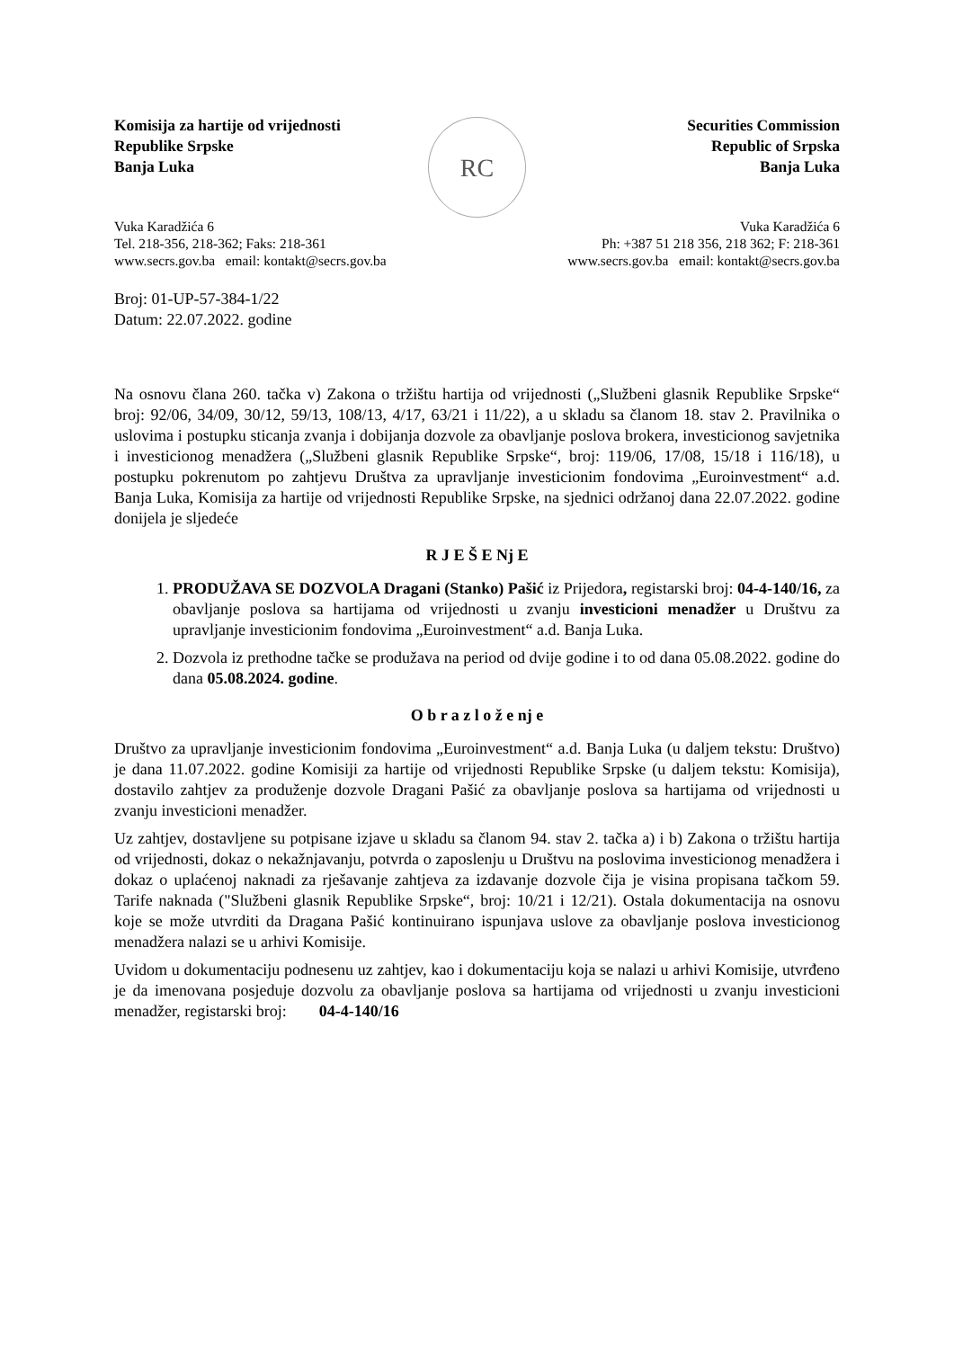Komisija za hartije od vrijednosti
Republike Srpske
Banja Luka
RC
Securities Commission
Republic of Srpska
Banja Luka
Vuka Karadžića 6
Tel. 218-356, 218-362; Faks: 218-361
www.secrs.gov.ba email: kontakt@secrs.gov.ba
Vuka Karadžića 6
Ph: +387 51 218 356, 218 362; F: 218-361
www.secrs.gov.ba email: kontakt@secrs.gov.ba
Broj: 01-UP-57-384-1/22
Datum: 22.07.2022. godine
Na osnovu člana 260. tačka v) Zakona o tržištu hartija od vrijednosti („Službeni glasnik Republike Srpske“ broj: 92/06, 34/09, 30/12, 59/13, 108/13, 4/17, 63/21 i 11/22), a u skladu sa članom 18. stav 2. Pravilnika o uslovima i postupku sticanja zvanja i dobijanja dozvole za obavljanje poslova brokera, investicionog savjetnika i investicionog menadžera („Službeni glasnik Republike Srpske“, broj: 119/06, 17/08, 15/18 i 116/18), u postupku pokrenutom po zahtjevu Društva za upravljanje investicionim fondovima „Euroinvestment“ a.d. Banja Luka, Komisija za hartije od vrijednosti Republike Srpske, na sjednici održanoj dana 22.07.2022. godine donijela je sljedeće
R J E Š E Nj E
1. PRODUŽAVA SE DOZVOLA Dragani (Stanko) Pašić iz Prijedora, registarski broj: 04-4-140/16, za obavljanje poslova sa hartijama od vrijednosti u zvanju investicioni menadžer u Društvu za upravljanje investicionim fondovima „Euroinvestment“ a.d. Banja Luka.
2. Dozvola iz prethodne tačke se produžava na period od dvije godine i to od dana 05.08.2022. godine do dana 05.08.2024. godine.
O b r a z l o ž e nj e
Društvo za upravljanje investicionim fondovima „Euroinvestment“ a.d. Banja Luka (u daljem tekstu: Društvo) je dana 11.07.2022. godine Komisiji za hartije od vrijednosti Republike Srpske (u daljem tekstu: Komisija), dostavilo zahtjev za produženje dozvole Dragani Pašić za obavljanje poslova sa hartijama od vrijednosti u zvanju investicioni menadžer.
Uz zahtjev, dostavljene su potpisane izjave u skladu sa članom 94. stav 2. tačka a) i b) Zakona o tržištu hartija od vrijednosti, dokaz o nekažnjavanju, potvrda o zaposlenju u Društvu na poslovima investicionog menadžera i dokaz o uplaćenoj naknadi za rješavanje zahtjeva za izdavanje dozvole čija je visina propisana tačkom 59. Tarife naknada ("Službeni glasnik Republike Srpske“, broj: 10/21 i 12/21). Ostala dokumentacija na osnovu koje se može utvrditi da Dragana Pašić kontinuirano ispunjava uslove za obavljanje poslova investicionog menadžera nalazi se u arhivi Komisije.
Uvidom u dokumentaciju podnesenu uz zahtjev, kao i dokumentaciju koja se nalazi u arhivi Komisije, utvrđeno je da imenovana posjeduje dozvolu za obavljanje poslova sa hartijama od vrijednosti u zvanju investicioni menadžer, registarski broj: 04-4-140/16